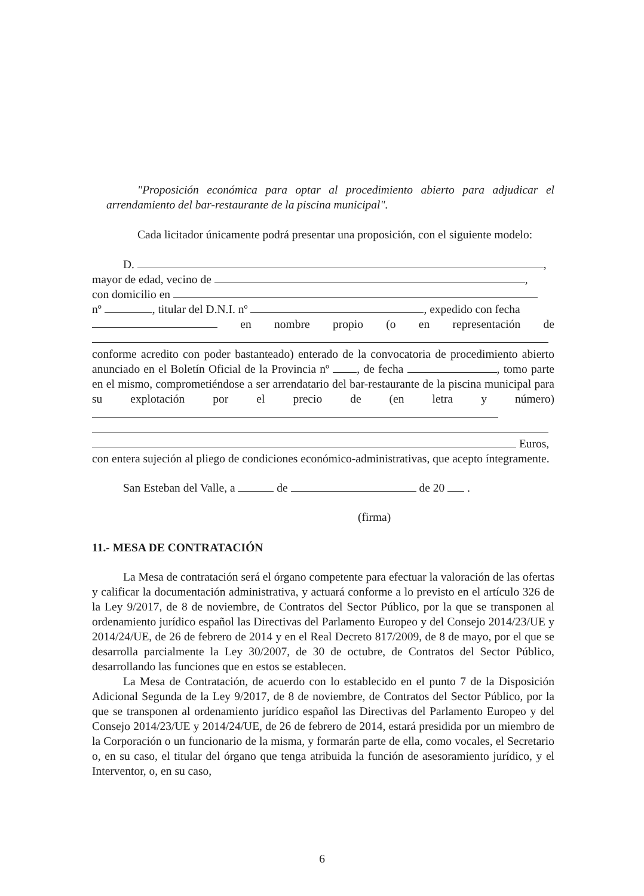"Proposición económica para optar al procedimiento abierto para adjudicar el arrendamiento del bar-restaurante de la piscina municipal".
Cada licitador únicamente podrá presentar una proposición, con el siguiente modelo:
D. ,
mayor de edad, vecino de ,
con domicilio en
nº , titular del D.N.I. nº , expedido con fecha
en nombre propio (o en representación de
conforme acredito con poder bastanteado) enterado de la convocatoria de procedimiento abierto anunciado en el Boletín Oficial de la Provincia nº , de fecha , tomo parte en el mismo, comprometiéndose a ser arrendatario del bar-restaurante de la piscina municipal para su explotación por el precio de (en letra y número)
Euros,
con entera sujeción al pliego de condiciones económico-administrativas, que acepto íntegramente.
San Esteban del Valle, a de de 20 .
(firma)
11.- MESA DE CONTRATACIÓN
La Mesa de contratación será el órgano competente para efectuar la valoración de las ofertas y calificar la documentación administrativa, y actuará conforme a lo previsto en el artículo 326 de la Ley 9/2017, de 8 de noviembre, de Contratos del Sector Público, por la que se transponen al ordenamiento jurídico español las Directivas del Parlamento Europeo y del Consejo 2014/23/UE y 2014/24/UE, de 26 de febrero de 2014 y en el Real Decreto 817/2009, de 8 de mayo, por el que se desarrolla parcialmente la Ley 30/2007, de 30 de octubre, de Contratos del Sector Público, desarrollando las funciones que en estos se establecen.
La Mesa de Contratación, de acuerdo con lo establecido en el punto 7 de la Disposición Adicional Segunda de la Ley 9/2017, de 8 de noviembre, de Contratos del Sector Público, por la que se transponen al ordenamiento jurídico español las Directivas del Parlamento Europeo y del Consejo 2014/23/UE y 2014/24/UE, de 26 de febrero de 2014, estará presidida por un miembro de la Corporación o un funcionario de la misma, y formarán parte de ella, como vocales, el Secretario o, en su caso, el titular del órgano que tenga atribuida la función de asesoramiento jurídico, y el Interventor, o, en su caso,
6